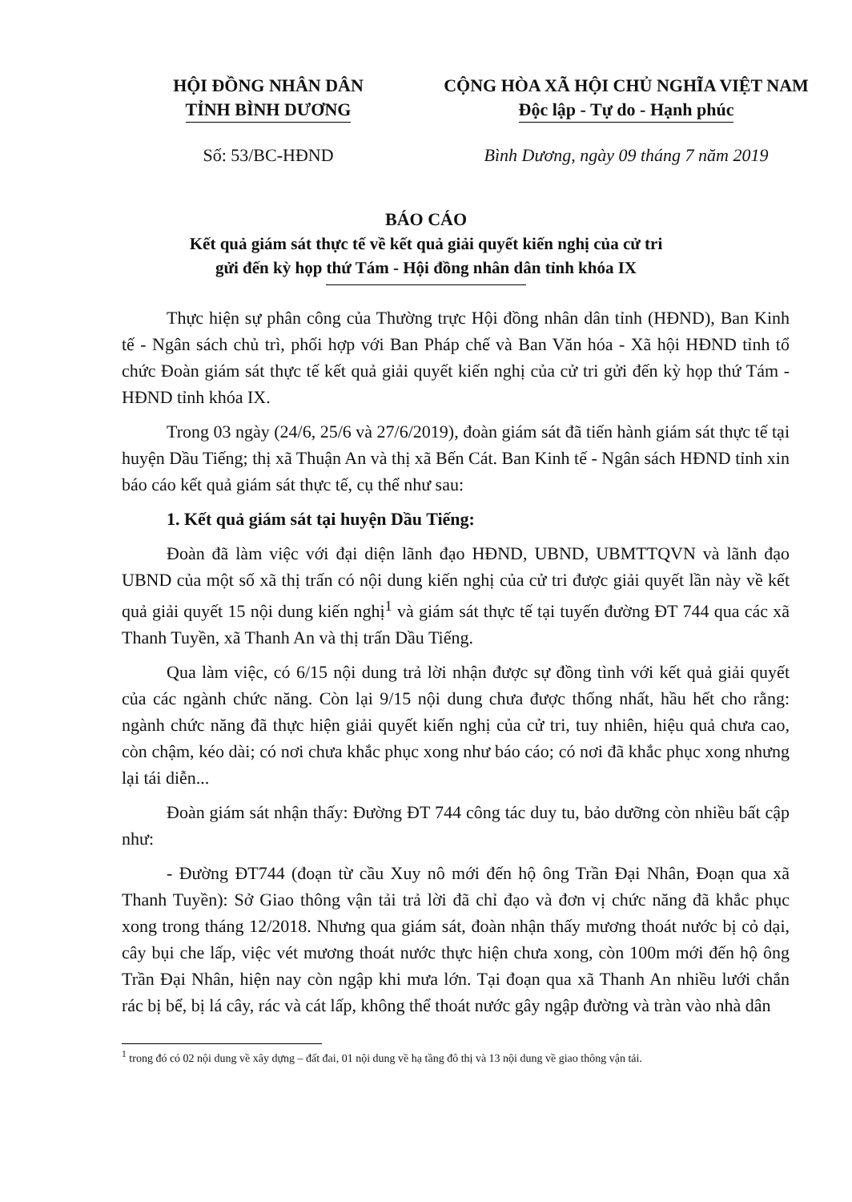HỘI ĐỒNG NHÂN DÂN
TỈNH BÌNH DƯƠNG
CỘNG HÒA XÃ HỘI CHỦ NGHĨA VIỆT NAM
Độc lập - Tự do - Hạnh phúc
Số: 53/BC-HĐND Bình Dương, ngày 09 tháng 7 năm 2019
BÁO CÁO
Kết quả giám sát thực tế về kết quả giải quyết kiến nghị của cử tri
gửi đến kỳ họp thứ Tám - Hội đồng nhân dân tỉnh khóa IX
Thực hiện sự phân công của Thường trực Hội đồng nhân dân tỉnh (HĐND), Ban Kinh tế - Ngân sách chủ trì, phối hợp với Ban Pháp chế và Ban Văn hóa - Xã hội HĐND tỉnh tổ chức Đoàn giám sát thực tế kết quả giải quyết kiến nghị của cử tri gửi đến kỳ họp thứ Tám - HĐND tỉnh khóa IX.
Trong 03 ngày (24/6, 25/6 và 27/6/2019), đoàn giám sát đã tiến hành giám sát thực tế tại huyện Dầu Tiếng; thị xã Thuận An và thị xã Bến Cát. Ban Kinh tế - Ngân sách HĐND tỉnh xin báo cáo kết quả giám sát thực tế, cụ thể như sau:
1. Kết quả giám sát tại huyện Dầu Tiếng:
Đoàn đã làm việc với đại diện lãnh đạo HĐND, UBND, UBMTTQVN và lãnh đạo UBND của một số xã thị trấn có nội dung kiến nghị của cử tri được giải quyết lần này về kết quả giải quyết 15 nội dung kiến nghị<sup>1</sup> và giám sát thực tế tại tuyến đường ĐT 744 qua các xã Thanh Tuyền, xã Thanh An và thị trấn Dầu Tiếng.
Qua làm việc, có 6/15 nội dung trả lời nhận được sự đồng tình với kết quả giải quyết của các ngành chức năng. Còn lại 9/15 nội dung chưa được thống nhất, hầu hết cho rằng: ngành chức năng đã thực hiện giải quyết kiến nghị của cử tri, tuy nhiên, hiệu quả chưa cao, còn chậm, kéo dài; có nơi chưa khắc phục xong như báo cáo; có nơi đã khắc phục xong nhưng lại tái diễn...
Đoàn giám sát nhận thấy: Đường ĐT 744 công tác duy tu, bảo dưỡng còn nhiều bất cập như:
- Đường ĐT744 (đoạn từ cầu Xuy nô mới đến hộ ông Trần Đại Nhân, Đoạn qua xã Thanh Tuyền): Sở Giao thông vận tải trả lời đã chỉ đạo và đơn vị chức năng đã khắc phục xong trong tháng 12/2018. Nhưng qua giám sát, đoàn nhận thấy mương thoát nước bị cỏ dại, cây bụi che lấp, việc vét mương thoát nước thực hiện chưa xong, còn 100m mới đến hộ ông Trần Đại Nhân, hiện nay còn ngập khi mưa lớn. Tại đoạn qua xã Thanh An nhiều lưới chắn rác bị bể, bị lá cây, rác và cát lấp, không thể thoát nước gây ngập đường và tràn vào nhà dân
<sup>1</sup> trong đó có 02 nội dung về xây dựng – đất đai, 01 nội dung về hạ tầng đô thị và 13 nội dung về giao thông vận tải.